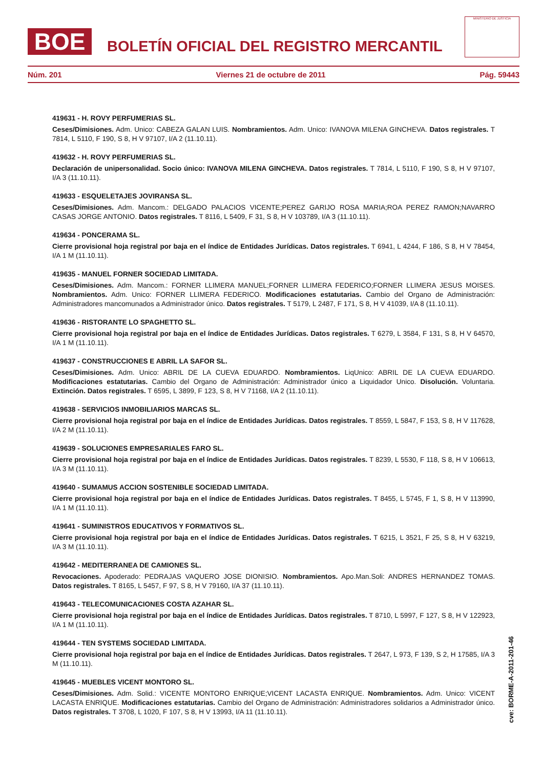BOE
BOLETÍN OFICIAL DEL REGISTRO MERCANTIL
MINISTERIO DE JUSTICIA
Núm. 201 Viernes 21 de octubre de 2011 Pág. 59443
419631 - H. ROVY PERFUMERIAS SL.
Ceses/Dimisiones. Adm. Unico: CABEZA GALAN LUIS. Nombramientos. Adm. Unico: IVANOVA MILENA GINCHEVA. Datos registrales. T 7814, L 5110, F 190, S 8, H V 97107, I/A 2 (11.10.11).
419632 - H. ROVY PERFUMERIAS SL.
Declaración de unipersonalidad. Socio único: IVANOVA MILENA GINCHEVA. Datos registrales. T 7814, L 5110, F 190, S 8, H V 97107, I/A 3 (11.10.11).
419633 - ESQUELETAJES JOVIRANSA SL.
Ceses/Dimisiones. Adm. Mancom.: DELGADO PALACIOS VICENTE;PEREZ GARIJO ROSA MARIA;ROA PEREZ RAMON;NAVARRO CASAS JORGE ANTONIO. Datos registrales. T 8116, L 5409, F 31, S 8, H V 103789, I/A 3 (11.10.11).
419634 - PONCERAMA SL.
Cierre provisional hoja registral por baja en el índice de Entidades Jurídicas. Datos registrales. T 6941, L 4244, F 186, S 8, H V 78454, I/A 1 M (11.10.11).
419635 - MANUEL FORNER SOCIEDAD LIMITADA.
Ceses/Dimisiones. Adm. Mancom.: FORNER LLIMERA MANUEL;FORNER LLIMERA FEDERICO;FORNER LLIMERA JESUS MOISES. Nombramientos. Adm. Unico: FORNER LLIMERA FEDERICO. Modificaciones estatutarias. Cambio del Organo de Administración: Administradores mancomunados a Administrador único. Datos registrales. T 5179, L 2487, F 171, S 8, H V 41039, I/A 8 (11.10.11).
419636 - RISTORANTE LO SPAGHETTO SL.
Cierre provisional hoja registral por baja en el índice de Entidades Jurídicas. Datos registrales. T 6279, L 3584, F 131, S 8, H V 64570, I/A 1 M (11.10.11).
419637 - CONSTRUCCIONES E ABRIL LA SAFOR SL.
Ceses/Dimisiones. Adm. Unico: ABRIL DE LA CUEVA EDUARDO. Nombramientos. LiqUnico: ABRIL DE LA CUEVA EDUARDO. Modificaciones estatutarias. Cambio del Organo de Administración: Administrador único a Liquidador Unico. Disolución. Voluntaria. Extinción. Datos registrales. T 6595, L 3899, F 123, S 8, H V 71168, I/A 2 (11.10.11).
419638 - SERVICIOS INMOBILIARIOS MARCAS SL.
Cierre provisional hoja registral por baja en el índice de Entidades Jurídicas. Datos registrales. T 8559, L 5847, F 153, S 8, H V 117628, I/A 2 M (11.10.11).
419639 - SOLUCIONES EMPRESARIALES FARO SL.
Cierre provisional hoja registral por baja en el índice de Entidades Jurídicas. Datos registrales. T 8239, L 5530, F 118, S 8, H V 106613, I/A 3 M (11.10.11).
419640 - SUMAMUS ACCION SOSTENIBLE SOCIEDAD LIMITADA.
Cierre provisional hoja registral por baja en el índice de Entidades Jurídicas. Datos registrales. T 8455, L 5745, F 1, S 8, H V 113990, I/A 1 M (11.10.11).
419641 - SUMINISTROS EDUCATIVOS Y FORMATIVOS SL.
Cierre provisional hoja registral por baja en el índice de Entidades Jurídicas. Datos registrales. T 6215, L 3521, F 25, S 8, H V 63219, I/A 3 M (11.10.11).
419642 - MEDITERRANEA DE CAMIONES SL.
Revocaciones. Apoderado: PEDRAJAS VAQUERO JOSE DIONISIO. Nombramientos. Apo.Man.Soli: ANDRES HERNANDEZ TOMAS. Datos registrales. T 8165, L 5457, F 97, S 8, H V 79160, I/A 37 (11.10.11).
419643 - TELECOMUNICACIONES COSTA AZAHAR SL.
Cierre provisional hoja registral por baja en el índice de Entidades Jurídicas. Datos registrales. T 8710, L 5997, F 127, S 8, H V 122923, I/A 1 M (11.10.11).
419644 - TEN SYSTEMS SOCIEDAD LIMITADA.
Cierre provisional hoja registral por baja en el índice de Entidades Jurídicas. Datos registrales. T 2647, L 973, F 139, S 2, H 17585, I/A 3 M (11.10.11).
419645 - MUEBLES VICENT MONTORO SL.
Ceses/Dimisiones. Adm. Solid.: VICENTE MONTORO ENRIQUE;VICENT LACASTA ENRIQUE. Nombramientos. Adm. Unico: VICENT LACASTA ENRIQUE. Modificaciones estatutarias. Cambio del Organo de Administración: Administradores solidarios a Administrador único. Datos registrales. T 3708, L 1020, F 107, S 8, H V 13993, I/A 11 (11.10.11).
cve: BORME-A-2011-201-46